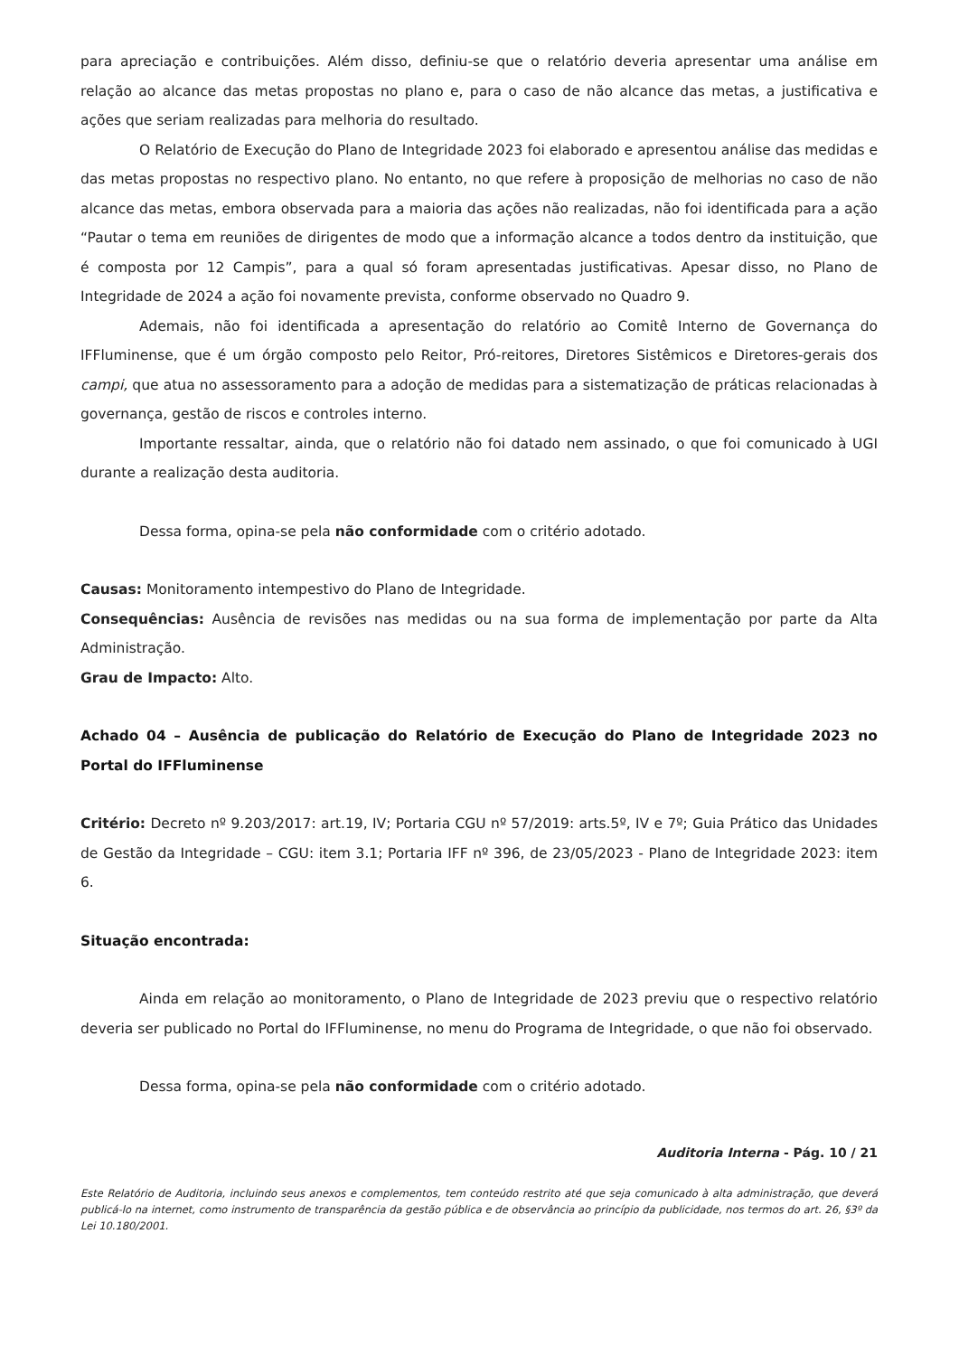para apreciação e contribuições. Além disso, definiu-se que o relatório deveria apresentar uma análise em relação ao alcance das metas propostas no plano e, para o caso de não alcance das metas, a justificativa e ações que seriam realizadas para melhoria do resultado.
O Relatório de Execução do Plano de Integridade 2023 foi elaborado e apresentou análise das medidas e das metas propostas no respectivo plano. No entanto, no que refere à proposição de melhorias no caso de não alcance das metas, embora observada para a maioria das ações não realizadas, não foi identificada para a ação “Pautar o tema em reuniões de dirigentes de modo que a informação alcance a todos dentro da instituição, que é composta por 12 Campis”, para a qual só foram apresentadas justificativas. Apesar disso, no Plano de Integridade de 2024 a ação foi novamente prevista, conforme observado no Quadro 9.
Ademais, não foi identificada a apresentação do relatório ao Comitê Interno de Governança do IFFluminense, que é um órgão composto pelo Reitor, Pró-reitores, Diretores Sistêmicos e Diretores-gerais dos campi, que atua no assessoramento para a adoção de medidas para a sistematização de práticas relacionadas à governança, gestão de riscos e controles interno.
Importante ressaltar, ainda, que o relatório não foi datado nem assinado, o que foi comunicado à UGI durante a realização desta auditoria.
Dessa forma, opina-se pela não conformidade com o critério adotado.
Causas: Monitoramento intempestivo do Plano de Integridade.
Consequências: Ausência de revisões nas medidas ou na sua forma de implementação por parte da Alta Administração.
Grau de Impacto: Alto.
Achado 04 – Ausência de publicação do Relatório de Execução do Plano de Integridade 2023 no Portal do IFFluminense
Critério: Decreto nº 9.203/2017: art.19, IV; Portaria CGU nº 57/2019: arts.5º, IV e 7º; Guia Prático das Unidades de Gestão da Integridade – CGU: item 3.1; Portaria IFF nº 396, de 23/05/2023 - Plano de Integridade 2023: item 6.
Situação encontrada:
Ainda em relação ao monitoramento, o Plano de Integridade de 2023 previu que o respectivo relatório deveria ser publicado no Portal do IFFluminense, no menu do Programa de Integridade, o que não foi observado.
Dessa forma, opina-se pela não conformidade com o critério adotado.
Auditoria Interna - Pág. 10 / 21
Este Relatório de Auditoria, incluindo seus anexos e complementos, tem conteúdo restrito até que seja comunicado à alta administração, que deverá publicá-lo na internet, como instrumento de transparência da gestão pública e de observância ao princípio da publicidade, nos termos do art. 26, §3º da Lei 10.180/2001.